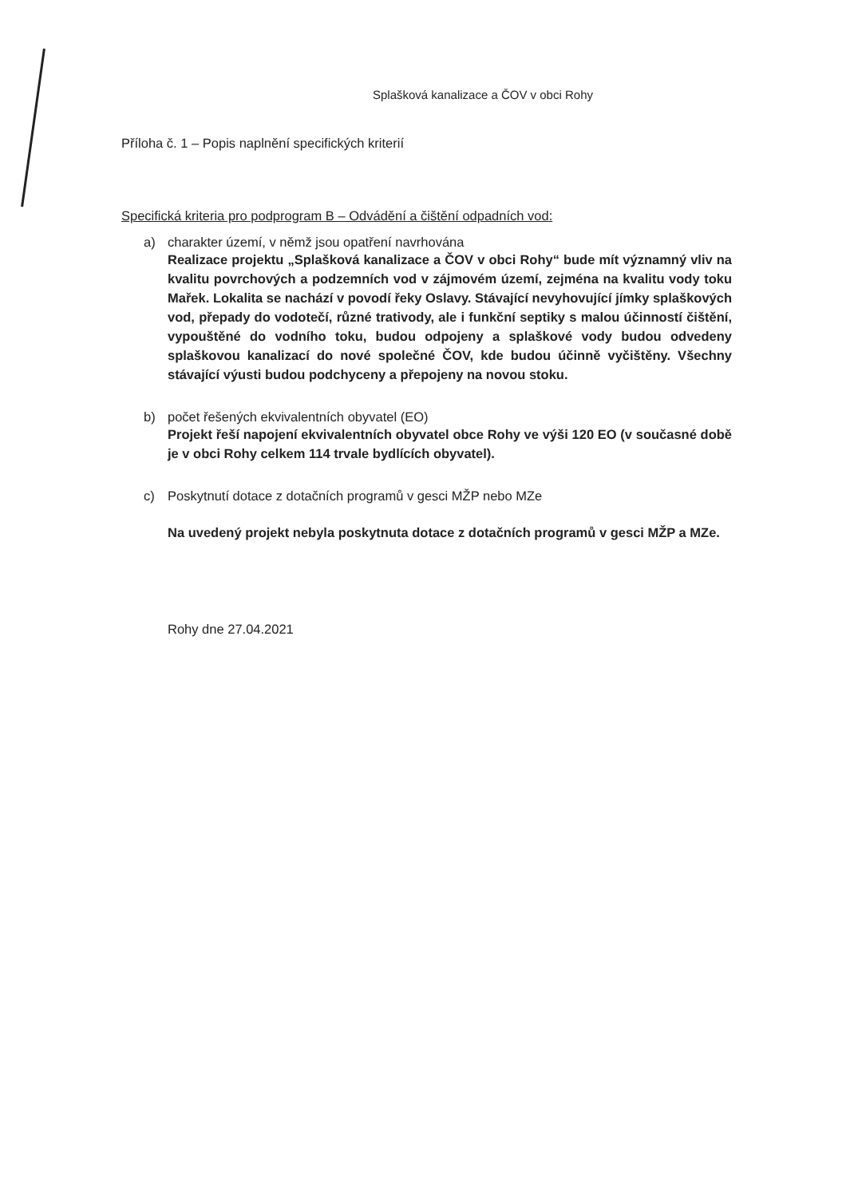Splašková kanalizace a ČOV v obci Rohy
Příloha č. 1 – Popis naplnění specifických kriterií
Specifická kriteria pro podprogram B – Odvádění a čištění odpadních vod:
a) charakter území, v němž jsou opatření navrhována
Realizace projektu „Splašková kanalizace a ČOV v obci Rohy“ bude mít významný vliv na kvalitu povrchových a podzemních vod v zájmovém území, zejména na kvalitu vody toku Mařek. Lokalita se nachází v povodí řeky Oslavy. Stávající nevyhovující jímky splaškových vod, přepady do vodotečí, různé trativody, ale i funkční septiky s malou účinností čištění, vypouštěné do vodního toku, budou odpojeny a splaškové vody budou odvedeny splaškovou kanalizací do nové společné ČOV, kde budou účinně vyčištěny. Všechny stávající výusti budou podchyceny a přepojeny na novou stoku.
b) počet řešených ekvivalentních obyvatel (EO)
Projekt řeší napojení ekvivalentních obyvatel obce Rohy ve výši 120 EO (v současné době je v obci Rohy celkem 114 trvale bydlících obyvatel).
c) Poskytnutí dotace z dotačních programů v gesci MŽP nebo MZe
Na uvedený projekt nebyla poskytnuta dotace z dotačních programů v gesci MŽP a MZe.
Rohy dne 27.04.2021